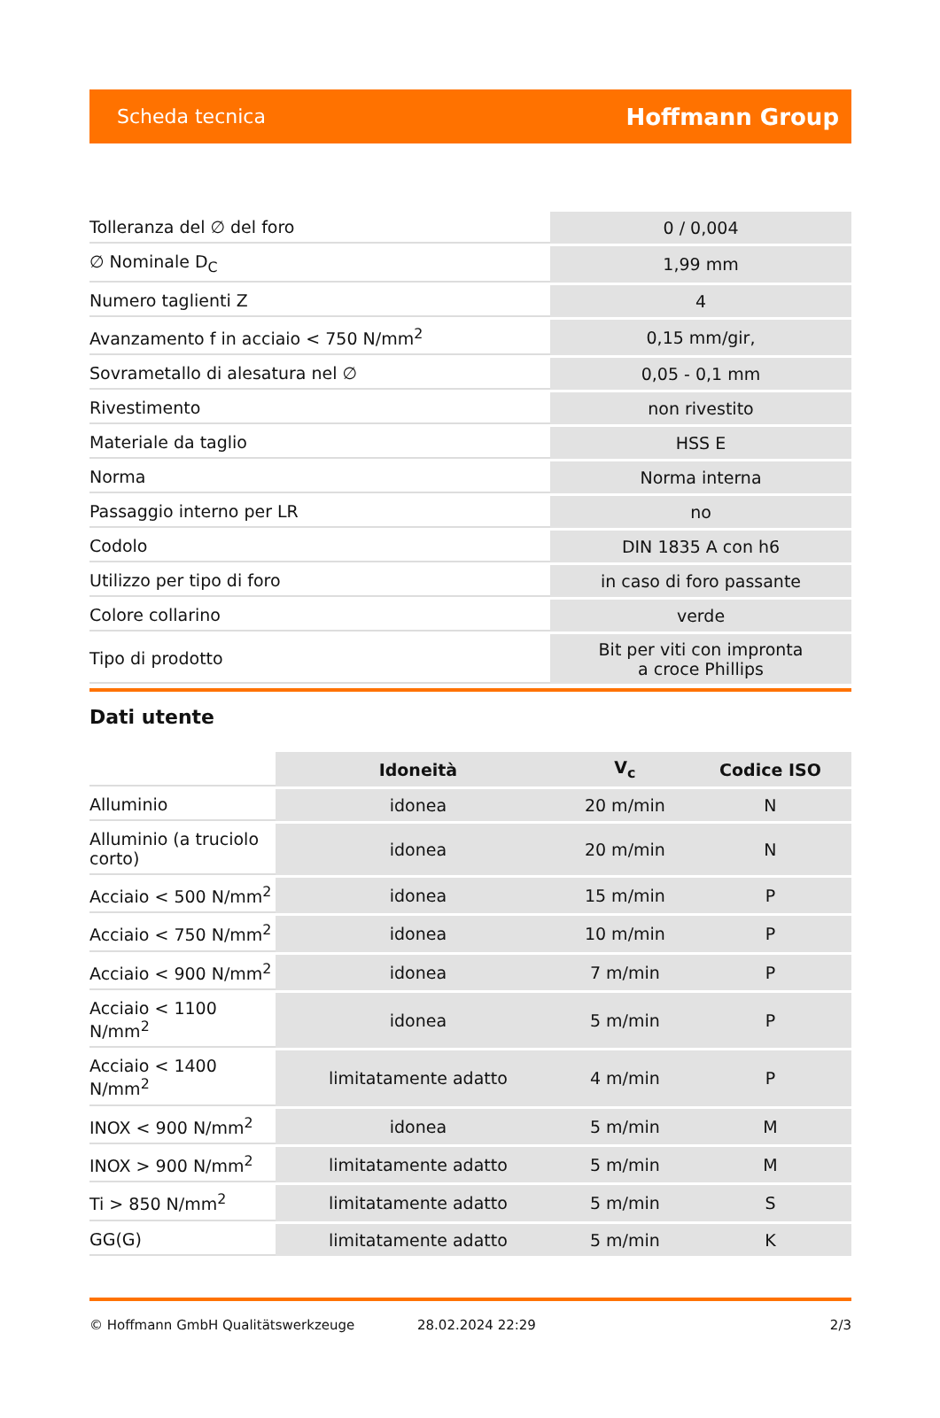Scheda tecnica Hoffmann Group
| Tolleranza del ∅ del foro | 0 / 0,004 |
| ∅ Nominale D<sub>C</sub> | 1,99 mm |
| Numero taglienti Z | 4 |
| Avanzamento f in acciaio < 750 N/mm<sup>2</sup> | 0,15 mm/gir, |
| Sovrametallo di alesatura nel ∅ | 0,05 - 0,1 mm |
| Rivestimento | non rivestito |
| Materiale da taglio | HSS E |
| Norma | Norma interna |
| Passaggio interno per LR | no |
| Codolo | DIN 1835 A con h6 |
| Utilizzo per tipo di foro | in caso di foro passante |
| Colore collarino | verde |
| Tipo di prodotto | Bit per viti con impronta a croce Phillips |
Dati utente
| | Idoneità | V<sub>c</sub> | Codice ISO |
| --- | --- | --- | --- |
| Alluminio | idonea | 20 m/min | N |
| Alluminio (a truciolo corto) | idonea | 20 m/min | N |
| Acciaio < 500 N/mm<sup>2</sup> | idonea | 15 m/min | P |
| Acciaio < 750 N/mm<sup>2</sup> | idonea | 10 m/min | P |
| Acciaio < 900 N/mm<sup>2</sup> | idonea | 7 m/min | P |
| Acciaio < 1100 N/mm<sup>2</sup> | idonea | 5 m/min | P |
| Acciaio < 1400 N/mm<sup>2</sup> | limitatamente adatto | 4 m/min | P |
| INOX < 900 N/mm<sup>2</sup> | idonea | 5 m/min | M |
| INOX > 900 N/mm<sup>2</sup> | limitatamente adatto | 5 m/min | M |
| Ti > 850 N/mm<sup>2</sup> | limitatamente adatto | 5 m/min | S |
| GG(G) | limitatamente adatto | 5 m/min | K |
© Hoffmann GmbH Qualitätswerkzeuge 28.02.2024 22:29 2/3